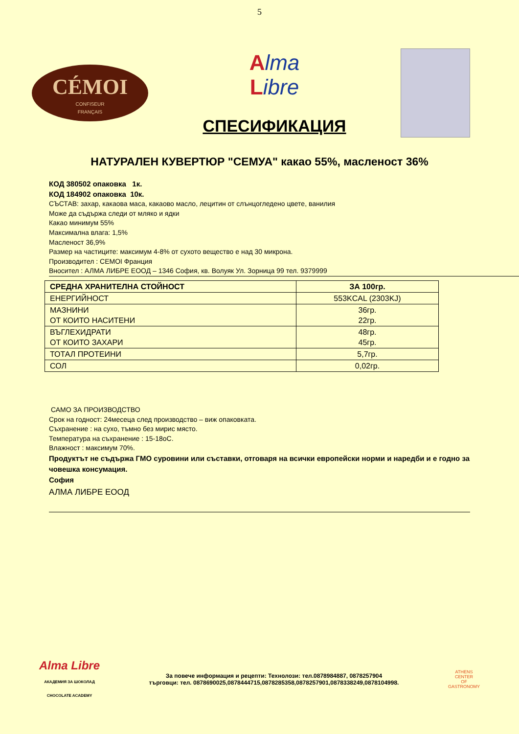5
CÉMOI
CONFISEUR
FRANÇAIS
Alma
Libre
СПЕСИФИКАЦИЯ
НАТУРАЛЕН КУВЕРТЮР "СЕМУА" какао 55%, масленост 36%
КОД 380502 опаковка 1к.
КОД 184902 опаковка 10к.
СЪСТАВ: захар, какаова маса, какаово масло, лецитин от слънцогледено цвете, ванилия
Може да съдържа следи от мляко и ядки
Какао минимум 55%
Максимална влага: 1,5%
Масленост 36,9%
Размер на частиците: максимум 4-8% от сухото вещество е над 30 микрона.
Производител : CEMOI Франция
Вносител : АЛМА ЛИБРЕ ЕООД – 1346 София, кв. Волуяк Ул. Зорница 99 тел. 9379999
| СРЕДНА ХРАНИТЕЛНА СТОЙНОСТ | ЗА 100гр. |
| --- | --- |
| ЕНЕРГИЙНОСТ | 553KCAL (2303KJ) |
| МАЗНИНИ ОТ КОИТО НАСИТЕНИ | 36гр. 22гр. |
| ВЪГЛЕХИДРАТИ ОТ КОИТО ЗАХАРИ | 48гр. 45гр. |
| ТОТАЛ ПРОТЕИНИ | 5,7гр. |
| СОЛ | 0,02гр. |
САМО ЗА ПРОИЗВОДСТВО
Срок на годност: 24месеца след производство – виж опаковката.
Съхранение : на сухо, тъмно без мирис място.
Температура на съхранение : 15-18оС.
Влажност : максимум 70%.
Продуктът не съдържа ГМО суровини или съставки, отговаря на всички европейски норми и наредби и е годно за човешка консумация.
София
АЛМА ЛИБРЕ ЕООД
Alma Libre
АКАДЕМИЯ ЗА ШОКОЛАД
CHOCOLATE ACADEMY
За повече информация и рецепти: Технолози: тел.0878984887, 0878257904
търговци: тел. 0878690025,0878444715,0878285358,0878257901,0878338249,0878104998.
ATHENS
CENTER
OF
GASTRONOMY